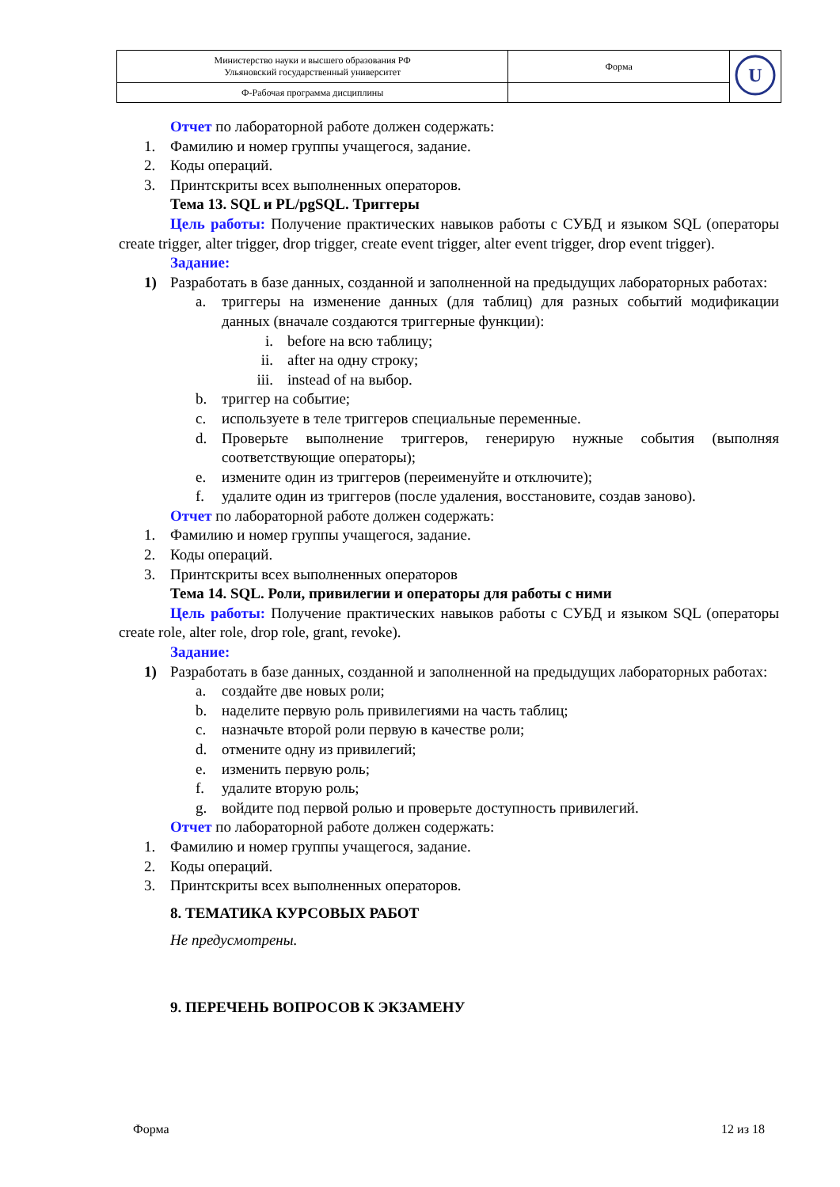| Министерство науки и высшего образования РФ Ульяновский государственный университет | Форма | U |
| Ф-Рабочая программа дисциплины | | |
Отчет по лабораторной работе должен содержать:
1. Фамилию и номер группы учащегося, задание.
2. Коды операций.
3. Принтскриты всех выполненных операторов.
Тема 13. SQL и PL/pgSQL. Триггеры
Цель работы: Получение практических навыков работы с СУБД и языком SQL (операторы create trigger, alter trigger, drop trigger, create event trigger, alter event trigger, drop event trigger).
Задание:
1) Разработать в базе данных, созданной и заполненной на предыдущих лабораторных работах:
a. триггеры на изменение данных (для таблиц) для разных событий модификации данных (вначале создаются триггерные функции):
i. before на всю таблицу;
ii. after на одну строку;
iii. instead of на выбор.
b. триггер на событие;
c. используете в теле триггеров специальные переменные.
d. Проверьте выполнение триггеров, генерирую нужные события (выполняя соответствующие операторы);
e. измените один из триггеров (переименуйте и отключите);
f. удалите один из триггеров (после удаления, восстановите, создав заново).
Отчет по лабораторной работе должен содержать:
1. Фамилию и номер группы учащегося, задание.
2. Коды операций.
3. Принтскриты всех выполненных операторов
Тема 14. SQL. Роли, привилегии и операторы для работы с ними
Цель работы: Получение практических навыков работы с СУБД и языком SQL (операторы create role, alter role, drop role, grant, revoke).
Задание:
1) Разработать в базе данных, созданной и заполненной на предыдущих лабораторных работах:
a. создайте две новых роли;
b. наделите первую роль привилегиями на часть таблиц;
c. назначьте второй роли первую в качестве роли;
d. отмените одну из привилегий;
e. изменить первую роль;
f. удалите вторую роль;
g. войдите под первой ролью и проверьте доступность привилегий.
Отчет по лабораторной работе должен содержать:
1. Фамилию и номер группы учащегося, задание.
2. Коды операций.
3. Принтскриты всех выполненных операторов.
8. ТЕМАТИКА КУРСОВЫХ РАБОТ
Не предусмотрены.
9. ПЕРЕЧЕНЬ ВОПРОСОВ К ЭКЗАМЕНУ
Форма 12 из 18